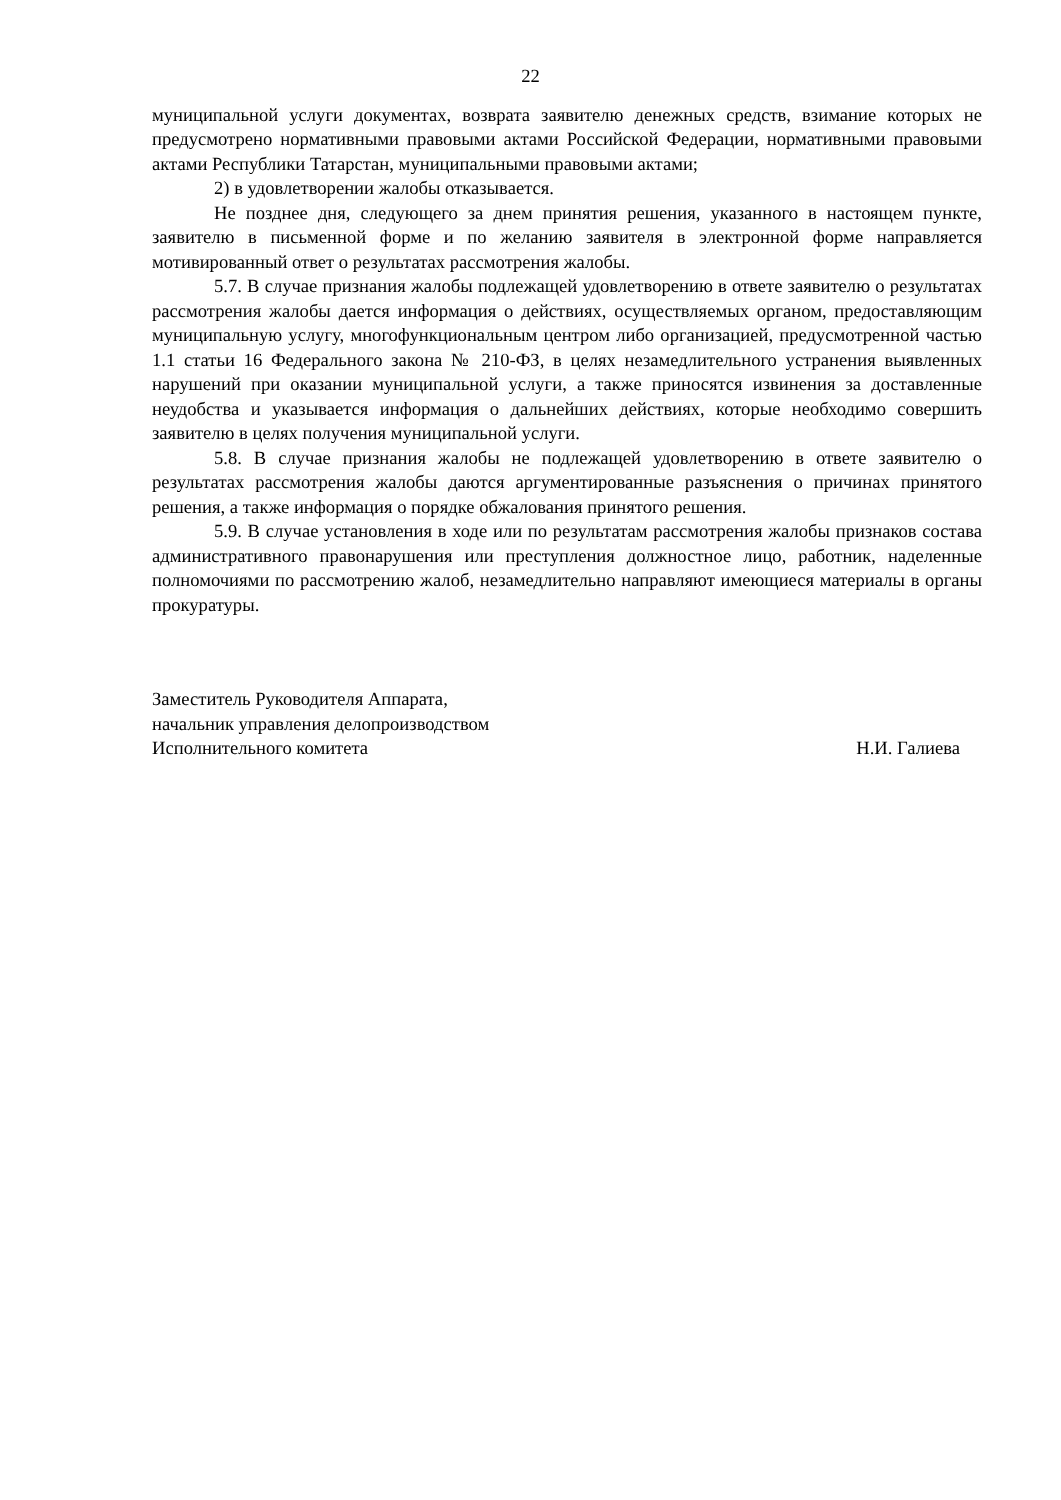22
муниципальной услуги документах, возврата заявителю денежных средств, взимание которых не предусмотрено нормативными правовыми актами Российской Федерации, нормативными правовыми актами Республики Татарстан, муниципальными правовыми актами;
2) в удовлетворении жалобы отказывается.
Не позднее дня, следующего за днем принятия решения, указанного в настоящем пункте, заявителю в письменной форме и по желанию заявителя в электронной форме направляется мотивированный ответ о результатах рассмотрения жалобы.
5.7. В случае признания жалобы подлежащей удовлетворению в ответе заявителю о результатах рассмотрения жалобы дается информация о действиях, осуществляемых органом, предоставляющим муниципальную услугу, многофункциональным центром либо организацией, предусмотренной частью 1.1 статьи 16 Федерального закона № 210-ФЗ, в целях незамедлительного устранения выявленных нарушений при оказании муниципальной услуги, а также приносятся извинения за доставленные неудобства и указывается информация о дальнейших действиях, которые необходимо совершить заявителю в целях получения муниципальной услуги.
5.8. В случае признания жалобы не подлежащей удовлетворению в ответе заявителю о результатах рассмотрения жалобы даются аргументированные разъяснения о причинах принятого решения, а также информация о порядке обжалования принятого решения.
5.9. В случае установления в ходе или по результатам рассмотрения жалобы признаков состава административного правонарушения или преступления должностное лицо, работник, наделенные полномочиями по рассмотрению жалоб, незамедлительно направляют имеющиеся материалы в органы прокуратуры.
Заместитель Руководителя Аппарата,
начальник управления делопроизводством
Исполнительного комитета Н.И. Галиева